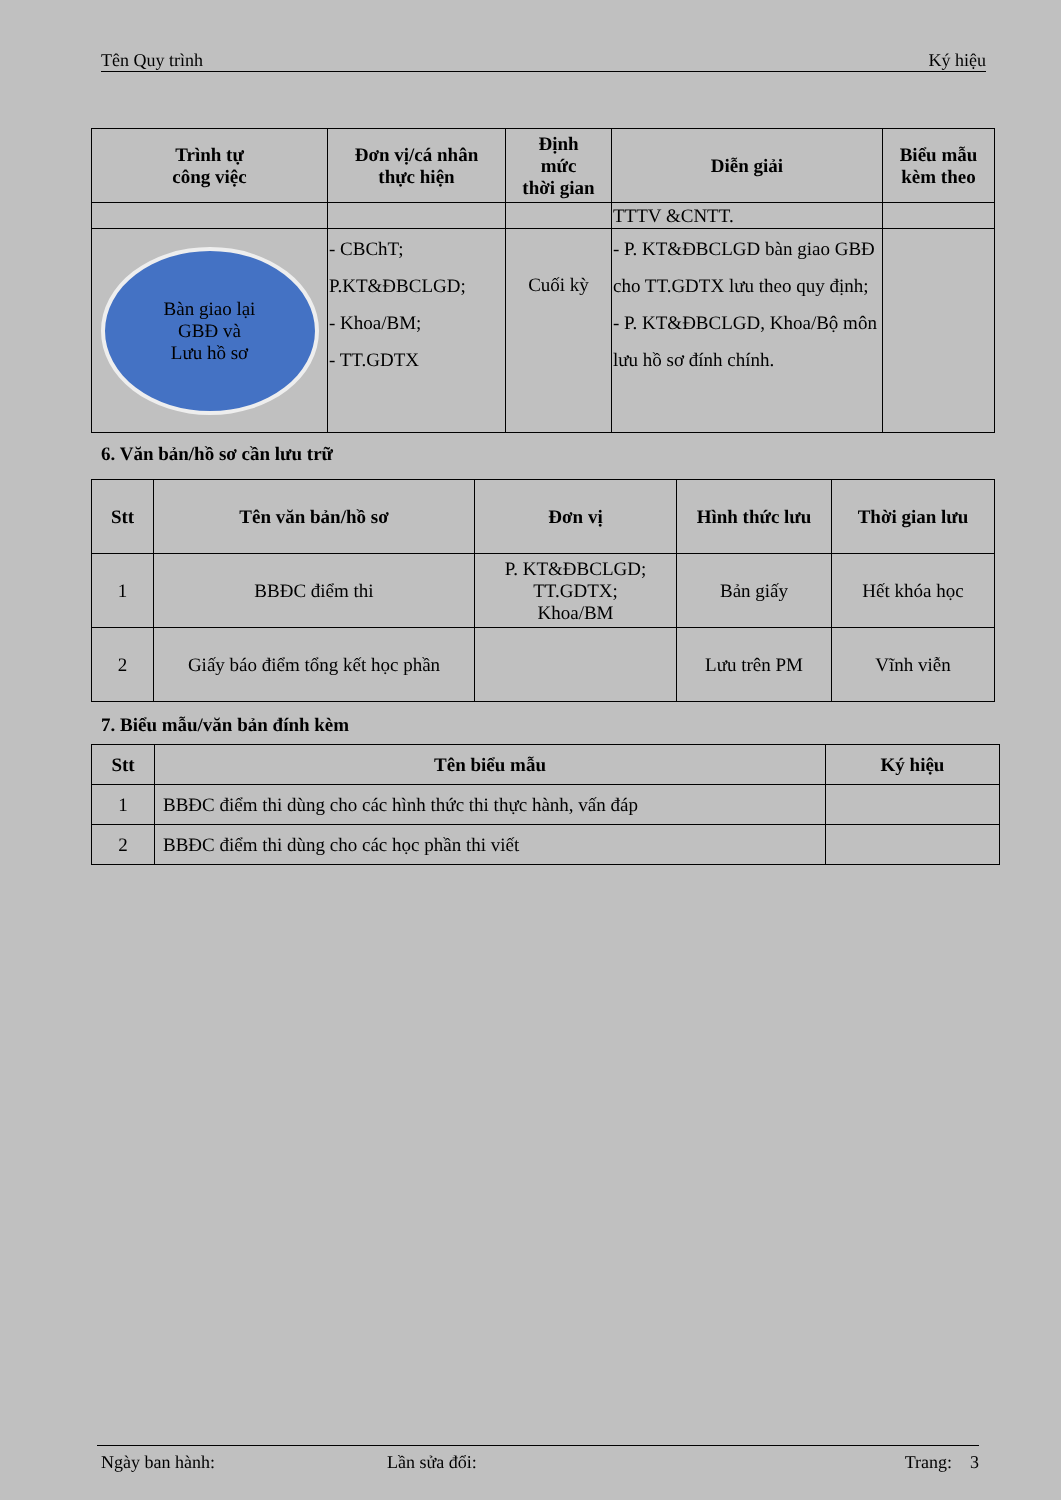Tên Quy trình Ký hiệu
| Trình tự công việc | Đơn vị/cá nhân thực hiện | Định mức thời gian | Diễn giải | Biểu mẫu kèm theo |
| --- | --- | --- | --- | --- |
| | | | TTTV &CNTT. | |
| Bàn giao lại GBĐ và Lưu hồ sơ | - CBChT; P.KT&ĐBCLGD; - Khoa/BM; - TT.GDTX | Cuối kỳ | - P. KT&ĐBCLGD bàn giao GBĐ cho TT.GDTX lưu theo quy định; - P. KT&ĐBCLGD, Khoa/Bộ môn lưu hồ sơ đính chính. | |
6. Văn bản/hồ sơ cần lưu trữ
| Stt | Tên văn bản/hồ sơ | Đơn vị | Hình thức lưu | Thời gian lưu |
| --- | --- | --- | --- | --- |
| 1 | BBĐC điểm thi | P. KT&ĐBCLGD; TT.GDTX; Khoa/BM | Bản giấy | Hết khóa học |
| 2 | Giấy báo điểm tổng kết học phần | | Lưu trên PM | Vĩnh viễn |
7. Biểu mẫu/văn bản đính kèm
| Stt | Tên biểu mẫu | Ký hiệu |
| --- | --- | --- |
| 1 | BBĐC điểm thi dùng cho các hình thức thi thực hành, vấn đáp | |
| 2 | BBĐC điểm thi dùng cho các học phần thi viết | |
Ngày ban hành: Lần sửa đổi: Trang: 3